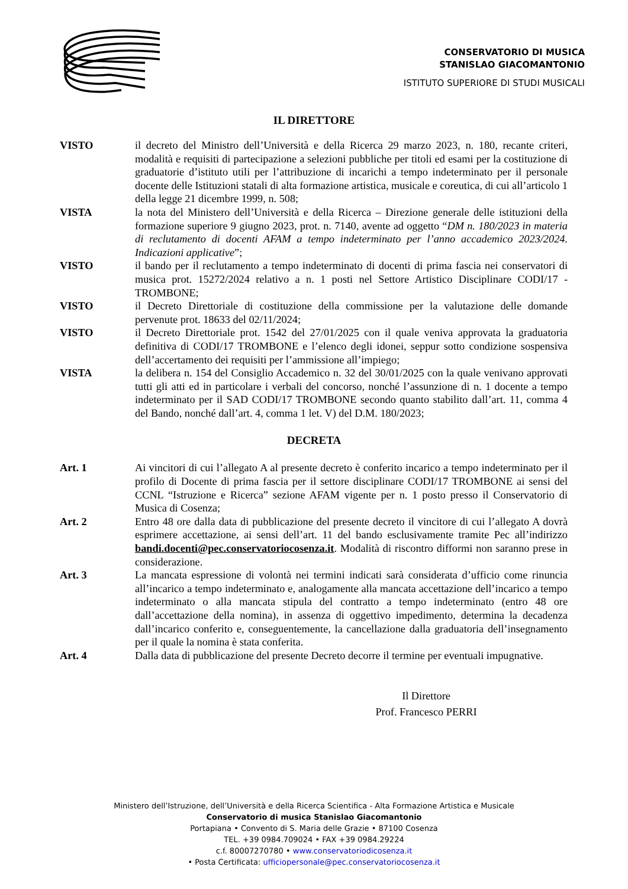CONSERVATORIO DI MUSICA
STANISLAO GIACOMANTONIO
ISTITUTO SUPERIORE DI STUDI MUSICALI
IL DIRETTORE
VISTO il decreto del Ministro dell’Università e della Ricerca 29 marzo 2023, n. 180, recante criteri, modalità e requisiti di partecipazione a selezioni pubbliche per titoli ed esami per la costituzione di graduatorie d’istituto utili per l’attribuzione di incarichi a tempo indeterminato per il personale docente delle Istituzioni statali di alta formazione artistica, musicale e coreutica, di cui all’articolo 1 della legge 21 dicembre 1999, n. 508;
VISTA la nota del Ministero dell’Università e della Ricerca – Direzione generale delle istituzioni della formazione superiore 9 giugno 2023, prot. n. 7140, avente ad oggetto “DM n. 180/2023 in materia di reclutamento di docenti AFAM a tempo indeterminato per l’anno accademico 2023/2024. Indicazioni applicative”;
VISTO il bando per il reclutamento a tempo indeterminato di docenti di prima fascia nei conservatori di musica prot. 15272/2024 relativo a n. 1 posti nel Settore Artistico Disciplinare CODI/17 - TROMBONE;
VISTO il Decreto Direttoriale di costituzione della commissione per la valutazione delle domande pervenute prot. 18633 del 02/11/2024;
VISTO il Decreto Direttoriale prot. 1542 del 27/01/2025 con il quale veniva approvata la graduatoria definitiva di CODI/17 TROMBONE e l’elenco degli idonei, seppur sotto condizione sospensiva dell’accertamento dei requisiti per l’ammissione all’impiego;
VISTA la delibera n. 154 del Consiglio Accademico n. 32 del 30/01/2025 con la quale venivano approvati tutti gli atti ed in particolare i verbali del concorso, nonché l’assunzione di n. 1 docente a tempo indeterminato per il SAD CODI/17 TROMBONE secondo quanto stabilito dall’art. 11, comma 4 del Bando, nonché dall’art. 4, comma 1 let. V) del D.M. 180/2023;
DECRETA
Art. 1 Ai vincitori di cui l’allegato A al presente decreto è conferito incarico a tempo indeterminato per il profilo di Docente di prima fascia per il settore disciplinare CODI/17 TROMBONE ai sensi del CCNL “Istruzione e Ricerca” sezione AFAM vigente per n. 1 posto presso il Conservatorio di Musica di Cosenza;
Art. 2 Entro 48 ore dalla data di pubblicazione del presente decreto il vincitore di cui l’allegato A dovrà esprimere accettazione, ai sensi dell’art. 11 del bando esclusivamente tramite Pec all’indirizzo bandi.docenti@pec.conservatoriocosenza.it. Modalità di riscontro difformi non saranno prese in considerazione.
Art. 3 La mancata espressione di volontà nei termini indicati sarà considerata d’ufficio come rinuncia all’incarico a tempo indeterminato e, analogamente alla mancata accettazione dell’incarico a tempo indeterminato o alla mancata stipula del contratto a tempo indeterminato (entro 48 ore dall’accettazione della nomina), in assenza di oggettivo impedimento, determina la decadenza dall’incarico conferito e, conseguentemente, la cancellazione dalla graduatoria dell’insegnamento per il quale la nomina è stata conferita.
Art. 4 Dalla data di pubblicazione del presente Decreto decorre il termine per eventuali impugnative.
Il Direttore
Prof. Francesco PERRI
Ministero dell’Istruzione, dell’Università e della Ricerca Scientifica - Alta Formazione Artistica e Musicale
Conservatorio di musica Stanislao Giacomantonio
Portapiana • Convento di S. Maria delle Grazie • 87100 Cosenza
TEL. +39 0984.709024 • FAX +39 0984.29224
c.f. 80007270780 • www.conservatoriodicosenza.it
• Posta Certificata: ufficiopersonale@pec.conservatoriocosenza.it